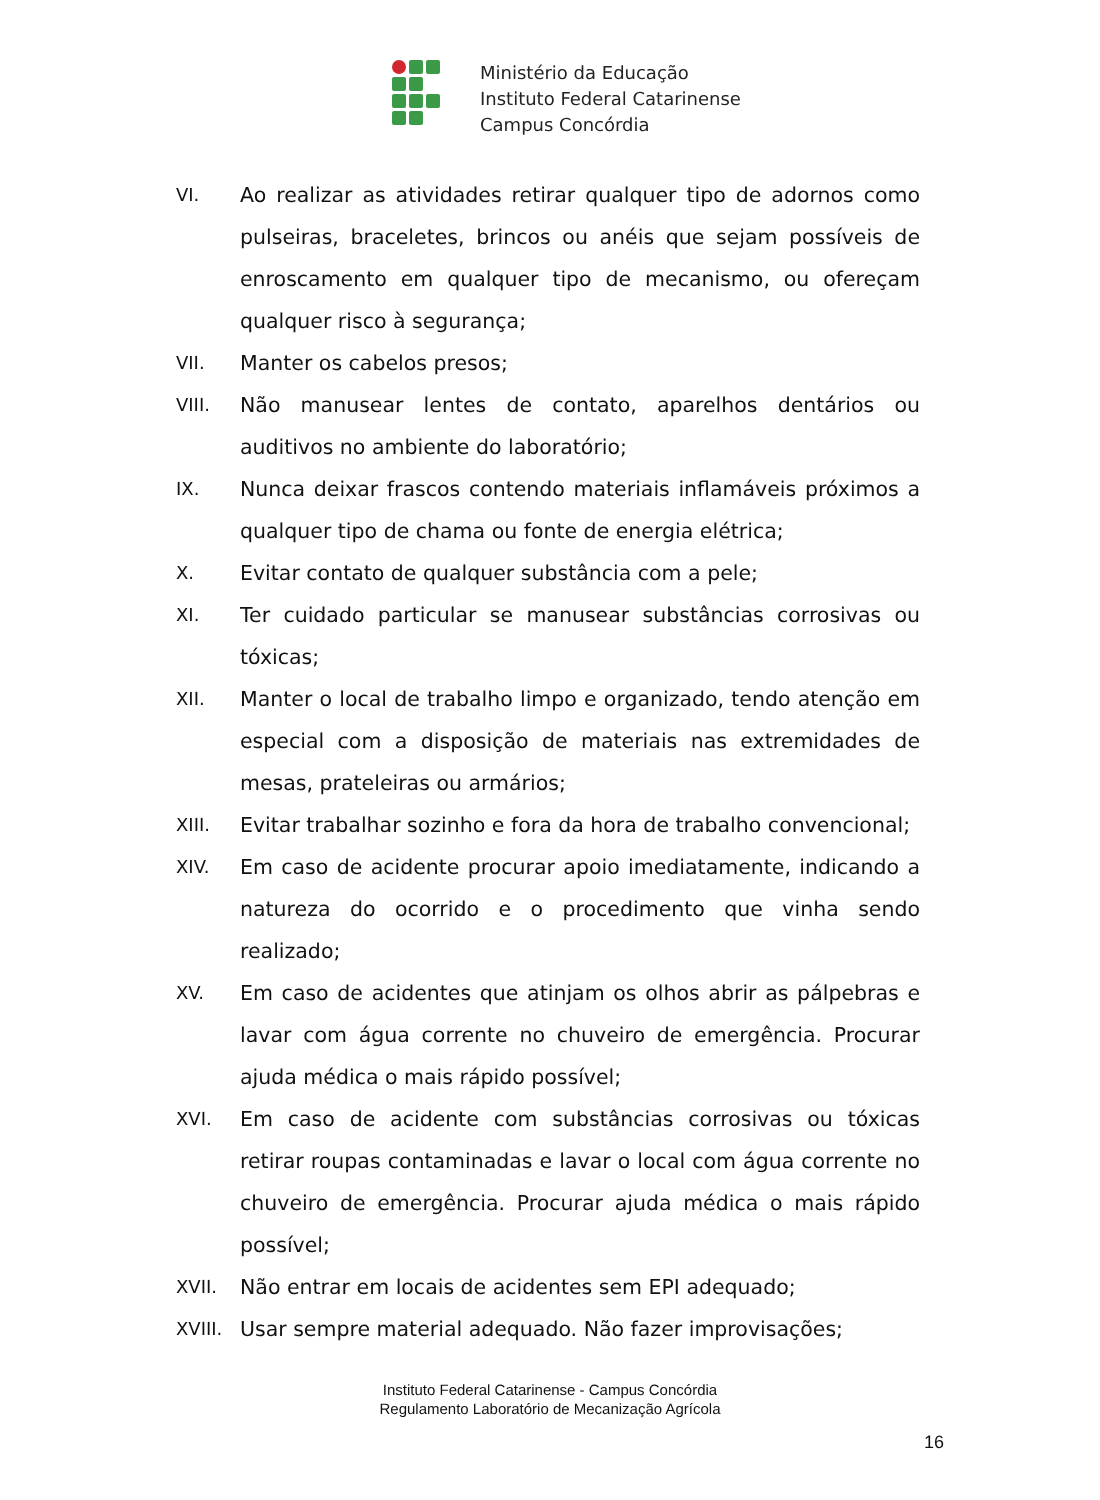Ministério da Educação
Instituto Federal Catarinense
Campus Concórdia
VI. Ao realizar as atividades retirar qualquer tipo de adornos como pulseiras, braceletes, brincos ou anéis que sejam possíveis de enroscamento em qualquer tipo de mecanismo, ou ofereçam qualquer risco à segurança;
VII. Manter os cabelos presos;
VIII. Não manusear lentes de contato, aparelhos dentários ou auditivos no ambiente do laboratório;
IX. Nunca deixar frascos contendo materiais inflamáveis próximos a qualquer tipo de chama ou fonte de energia elétrica;
X. Evitar contato de qualquer substância com a pele;
XI. Ter cuidado particular se manusear substâncias corrosivas ou tóxicas;
XII. Manter o local de trabalho limpo e organizado, tendo atenção em especial com a disposição de materiais nas extremidades de mesas, prateleiras ou armários;
XIII. Evitar trabalhar sozinho e fora da hora de trabalho convencional;
XIV. Em caso de acidente procurar apoio imediatamente, indicando a natureza do ocorrido e o procedimento que vinha sendo realizado;
XV. Em caso de acidentes que atinjam os olhos abrir as pálpebras e lavar com água corrente no chuveiro de emergência. Procurar ajuda médica o mais rápido possível;
XVI. Em caso de acidente com substâncias corrosivas ou tóxicas retirar roupas contaminadas e lavar o local com água corrente no chuveiro de emergência. Procurar ajuda médica o mais rápido possível;
XVII. Não entrar em locais de acidentes sem EPI adequado;
XVIII.
Usar sempre material adequado. Não fazer improvisações;
Instituto Federal Catarinense - Campus Concórdia
Regulamento Laboratório de Mecanização Agrícola
16